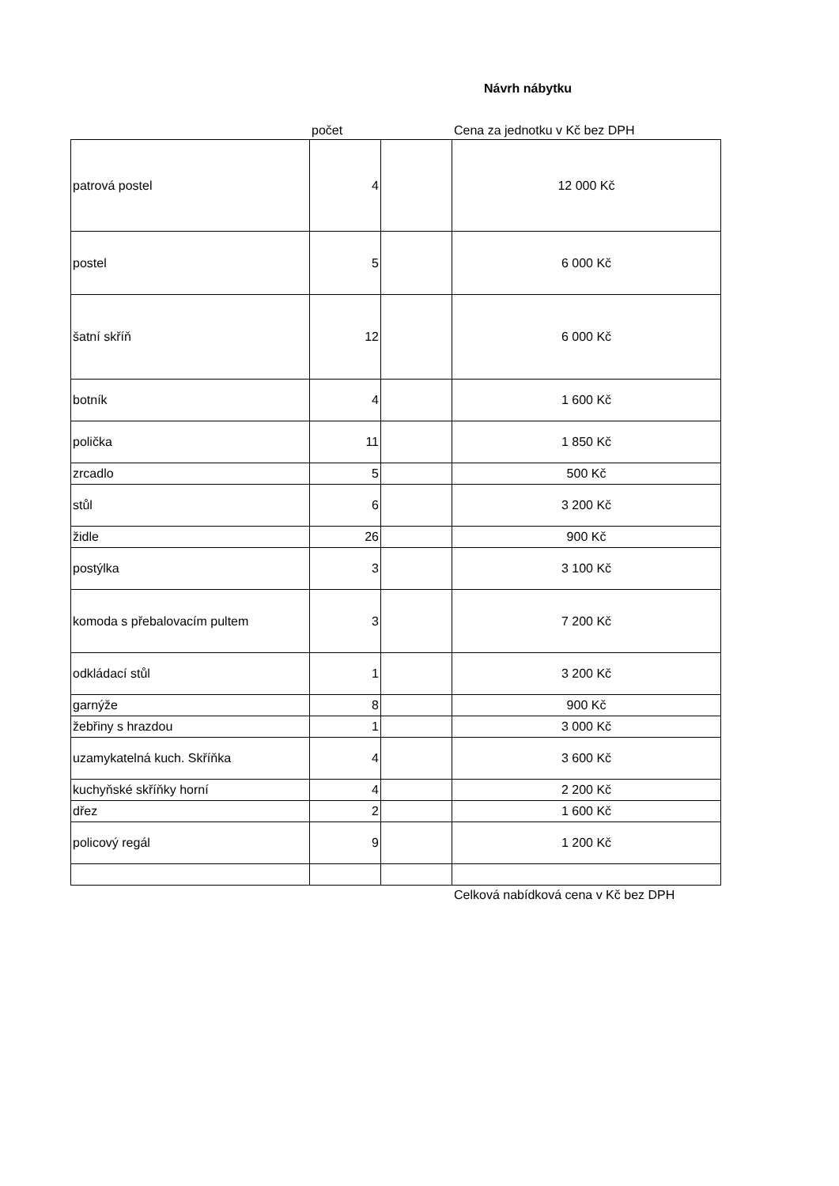Návrh nábytku
počet Cena za jednotku v Kč bez DPH
| patrová postel | 4 | | 12 000 Kč |
| postel | 5 | | 6 000 Kč |
| šatní skříň | 12 | | 6 000 Kč |
| botník | 4 | | 1 600 Kč |
| polička | 11 | | 1 850 Kč |
| zrcadlo | 5 | | 500 Kč |
| stůl | 6 | | 3 200 Kč |
| židle | 26 | | 900 Kč |
| postýlka | 3 | | 3 100 Kč |
| komoda s přebalovacím pultem | 3 | | 7 200 Kč |
| odkládací stůl | 1 | | 3 200 Kč |
| garnýže | 8 | | 900 Kč |
| žebřiny s hrazdou | 1 | | 3 000 Kč |
| uzamykatelná kuch. Skříňka | 4 | | 3 600 Kč |
| kuchyňské skříňky horní | 4 | | 2 200 Kč |
| dřez | 2 | | 1 600 Kč |
| policový regál | 9 | | 1 200 Kč |
Celková nabídková cena v Kč bez DPH